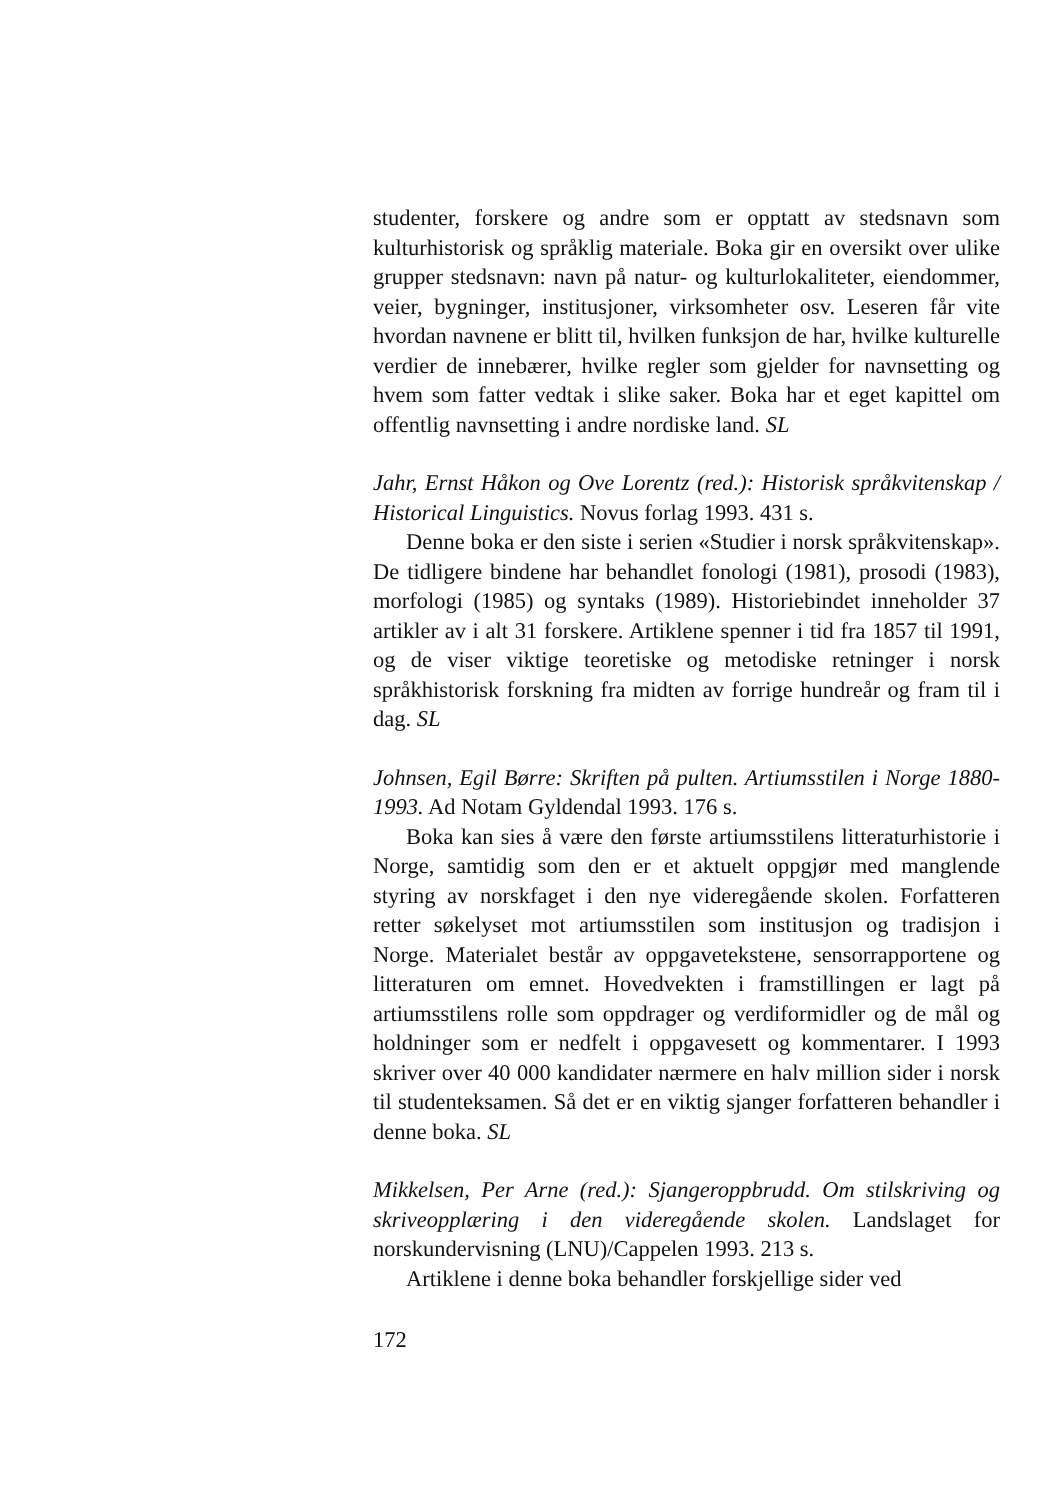studenter, forskere og andre som er opptatt av stedsnavn som kulturhistorisk og språklig materiale. Boka gir en oversikt over ulike grupper stedsnavn: navn på natur- og kulturlokaliteter, eiendommer, veier, bygninger, institusjoner, virksomheter osv. Leseren får vite hvordan navnene er blitt til, hvilken funksjon de har, hvilke kulturelle verdier de innebærer, hvilke regler som gjelder for navnsetting og hvem som fatter vedtak i slike saker. Boka har et eget kapittel om offentlig navnsetting i andre nordiske land. SL
Jahr, Ernst Håkon og Ove Lorentz (red.): Historisk språkvitenskap / Historical Linguistics. Novus forlag 1993. 431 s.
Denne boka er den siste i serien «Studier i norsk språkvitenskap». De tidligere bindene har behandlet fonologi (1981), prosodi (1983), morfologi (1985) og syntaks (1989). Historiebindet inneholder 37 artikler av i alt 31 forskere. Artiklene spenner i tid fra 1857 til 1991, og de viser viktige teoretiske og metodiske retninger i norsk språkhistorisk forskning fra midten av forrige hundreår og fram til i dag. SL
Johnsen, Egil Børre: Skriften på pulten. Artiumsstilen i Norge 1880-1993. Ad Notam Gyldendal 1993. 176 s.
Boka kan sies å være den første artiumsstilens litteraturhistorie i Norge, samtidig som den er et aktuelt oppgjør med manglende styring av norskfaget i den nye videregående skolen. Forfatteren retter søkelyset mot artiumsstilen som institusjon og tradisjon i Norge. Materialet består av oppgaveteksteне, sensorrapportene og litteraturen om emnet. Hovedvekten i framstillingen er lagt på artiumsstilens rolle som oppdrager og verdiformidler og de mål og holdninger som er nedfelt i oppgavesett og kommentarer. I 1993 skriver over 40 000 kandidater nærmere en halv million sider i norsk til studenteksamen. Så det er en viktig sjanger forfatteren behandler i denne boka. SL
Mikkelsen, Per Arne (red.): Sjangeroppbrudd. Om stilskriving og skriveopplæring i den videregående skolen. Landslaget for norskundervisning (LNU)/Cappelen 1993. 213 s.
Artiklene i denne boka behandler forskjellige sider ved
172